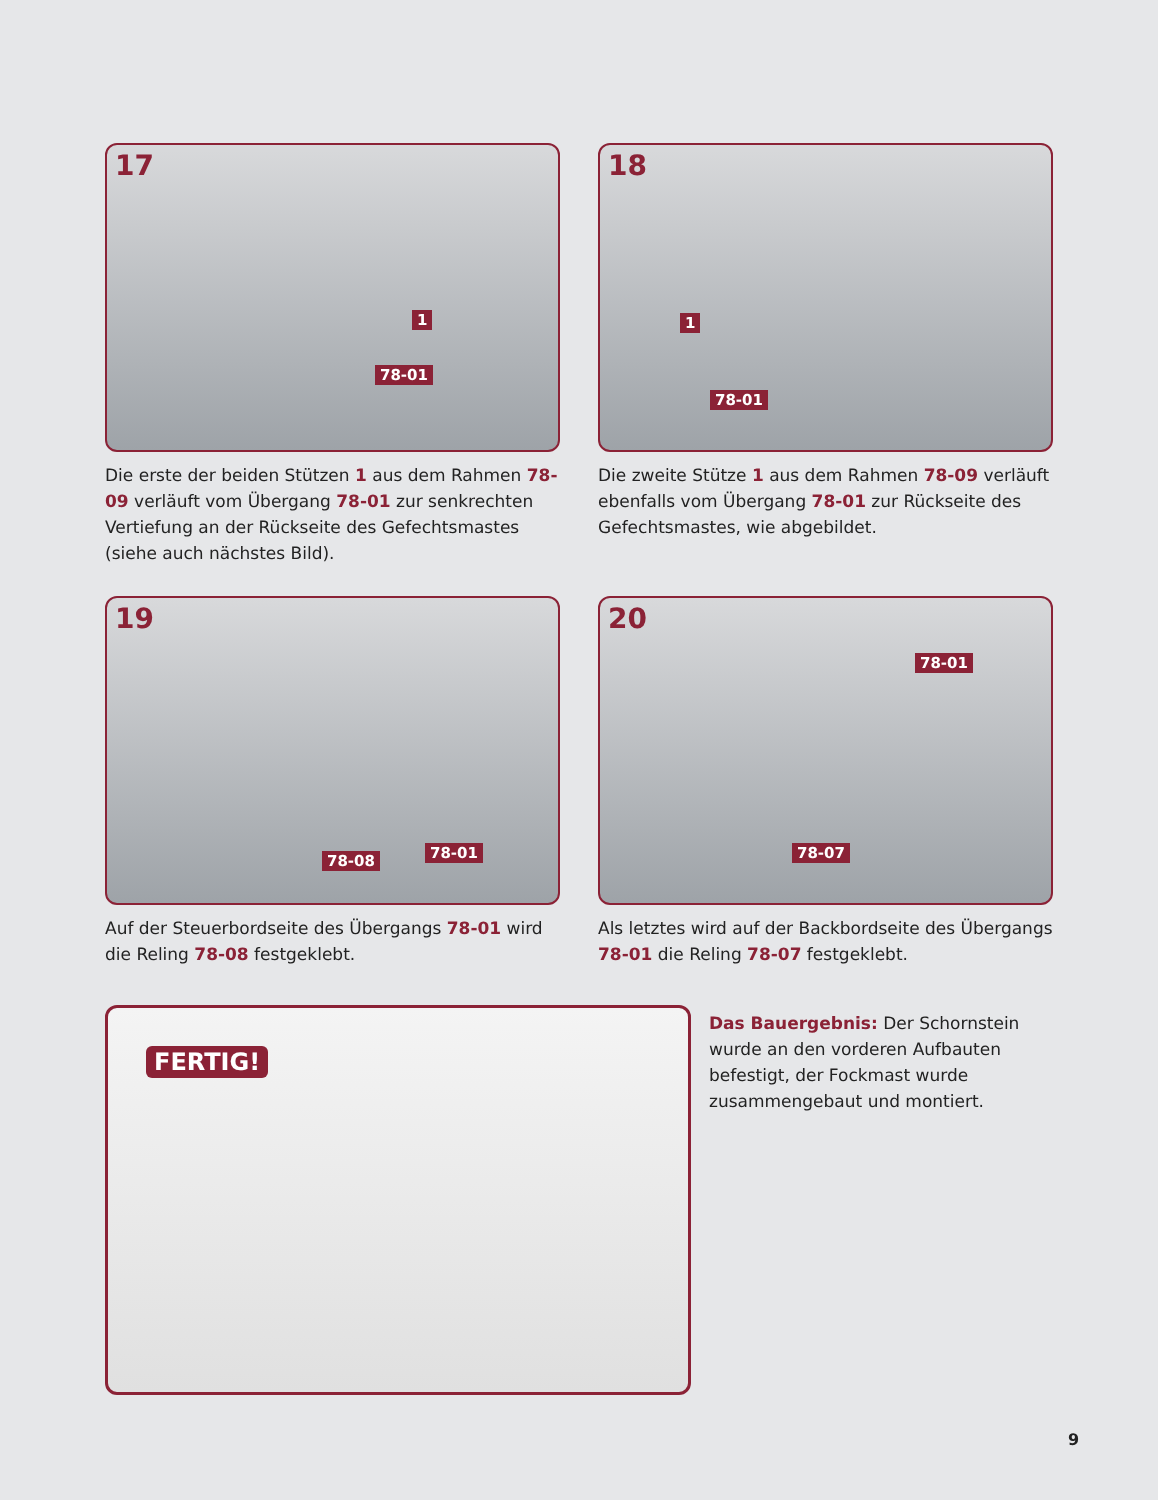17
1
78-01
Die erste der beiden Stützen 1 aus dem Rahmen 78-09 verläuft vom Übergang 78-01 zur senkrechten Vertiefung an der Rückseite des Gefechtsmastes (siehe auch nächstes Bild).
18
1
78-01
Die zweite Stütze 1 aus dem Rahmen 78-09 verläuft ebenfalls vom Übergang 78-01 zur Rückseite des Gefechtsmastes, wie abgebildet.
19
78-08 78-01
Auf der Steuerbordseite des Übergangs 78-01 wird die Reling 78-08 festgeklebt.
20
78-01
78-07
Als letztes wird auf der Backbordseite des Übergangs 78-01 die Reling 78-07 festgeklebt.
FERTIG!
Das Bauergebnis: Der Schornstein wurde an den vorderen Aufbauten befestigt, der Fockmast wurde zusammengebaut und montiert.
9